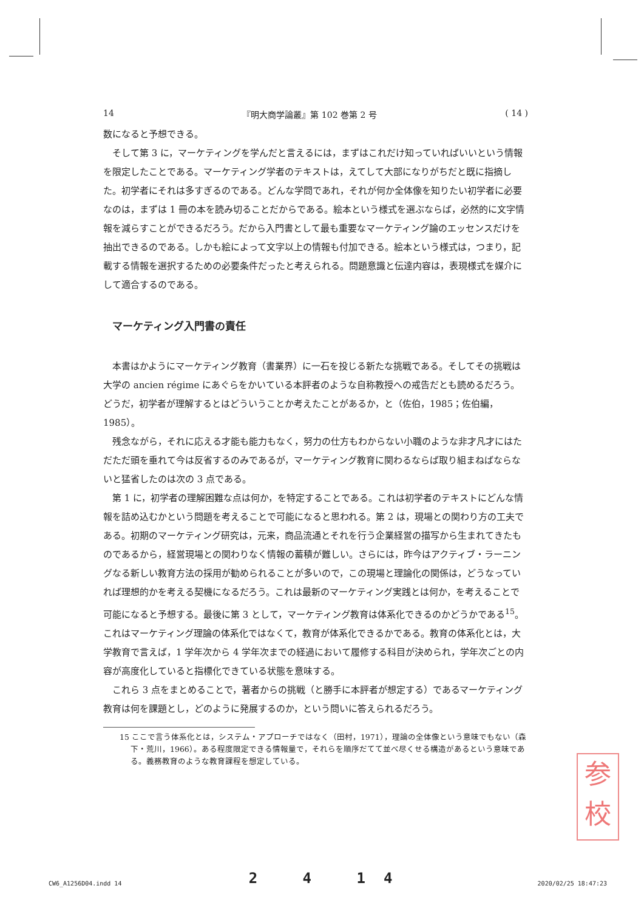14 『明大商学論叢』第 102 巻第 2 号 ( 14 )
数になると予想できる。
そして第 3 に，マーケティングを学んだと言えるには，まずはこれだけ知っていればいいという情報を限定したことである。マーケティング学者のテキストは，えてして大部になりがちだと既に指摘した。初学者にそれは多すぎるのである。どんな学問であれ，それが何か全体像を知りたい初学者に必要なのは，まずは 1 冊の本を読み切ることだからである。絵本という様式を選ぶならば，必然的に文字情報を減らすことができるだろう。だから入門書として最も重要なマーケティング論のエッセンスだけを抽出できるのである。しかも絵によって文字以上の情報も付加できる。絵本という様式は，つまり，記載する情報を選択するための必要条件だったと考えられる。問題意識と伝達内容は，表現様式を媒介にして適合するのである。
マーケティング入門書の責任
本書はかようにマーケティング教育（書業界）に一石を投じる新たな挑戦である。そしてその挑戦は大学の ancien régime にあぐらをかいている本評者のような自称教授への戒告だとも読めるだろう。どうだ，初学者が理解するとはどういうことか考えたことがあるか，と（佐伯，1985；佐伯編，1985）。
残念ながら，それに応える才能も能力もなく，努力の仕方もわからない小職のような非才凡才にはただただ頭を垂れて今は反省するのみであるが，マーケティング教育に関わるならば取り組まねばならないと猛省したのは次の 3 点である。
第 1 に，初学者の理解困難な点は何か，を特定することである。これは初学者のテキストにどんな情報を詰め込むかという問題を考えることで可能になると思われる。第 2 は，現場との関わり方の工夫である。初期のマーケティング研究は，元来，商品流通とそれを行う企業経営の描写から生まれてきたものであるから，経営現場との関わりなく情報の蓄積が難しい。さらには，昨今はアクティブ・ラーニングなる新しい教育方法の採用が勧められることが多いので，この現場と理論化の関係は，どうなっていれば理想的かを考える契機になるだろう。これは最新のマーケティング実践とは何か，を考えることで可能になると予想する。最後に第 3 として，マーケティング教育は体系化できるのかどうかである<sup>15</sup>。これはマーケティング理論の体系化ではなくて，教育が体系化できるかである。教育の体系化とは，大学教育で言えば，1 学年次から 4 学年次までの経過において履修する科目が決められ，学年次ごとの内容が高度化していると指標化できている状態を意味する。
これら 3 点をまとめることで，著者からの挑戦（と勝手に本評者が想定する）であるマーケティング教育は何を課題とし，どのように発展するのか，という問いに答えられるだろう。
15 ここで言う体系化とは，システム・アプローチではなく（田村，1971），理論の全体像という意味でもない（森下・荒川，1966）。ある程度限定できる情報量で，それらを順序だてて並べ尽くせる構造があるという意味である。義務教育のような教育課程を想定している。
参
校
CW6_A1256D04.indd 14 2 4 14 2020/02/25 18:47:23